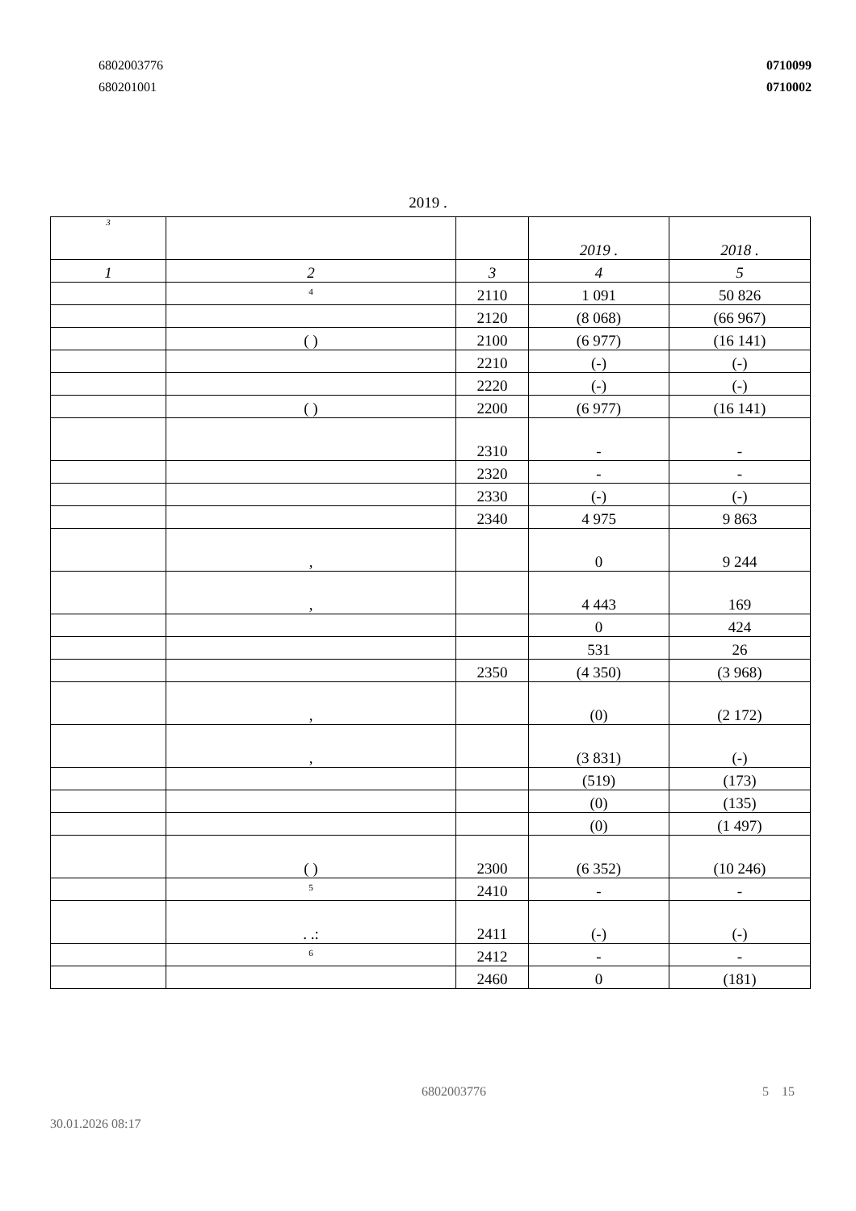6802003776
680201001
0710099
0710002
2019 .
| <sup>3</sup> | | | 2019 . | 2018 . |
| --- | --- | --- | --- | --- |
| 1 | 2 | 3 | 4 | 5 |
| | <sup>4</sup> | 2110 | 1 091 | 50 826 |
| | | 2120 | (8 068) | (66 967) |
| | ( ) | 2100 | (6 977) | (16 141) |
| | | 2210 | (-) | (-) |
| | | 2220 | (-) | (-) |
| | ( ) | 2200 | (6 977) | (16 141) |
| | | 2310 | - | - |
| | | 2320 | - | - |
| | | 2330 | (-) | (-) |
| | | 2340 | 4 975 | 9 863 |
| | , | | 0 | 9 244 |
| | , | | 4 443 | 169 |
| | | | 0 | 424 |
| | | | 531 | 26 |
| | | 2350 | (4 350) | (3 968) |
| | , | | (0) | (2 172) |
| | , | | (3 831) | (-) |
| | | | (519) | (173) |
| | | | (0) | (135) |
| | | | (0) | (1 497) |
| | ( ) | 2300 | (6 352) | (10 246) |
| | <sup>5</sup> | 2410 | - | - |
| | . .: | 2411 | (-) | (-) |
| | <sup>6</sup> | 2412 | - | - |
| | | 2460 | 0 | (181) |
6802003776 5 15
30.01.2026 08:17